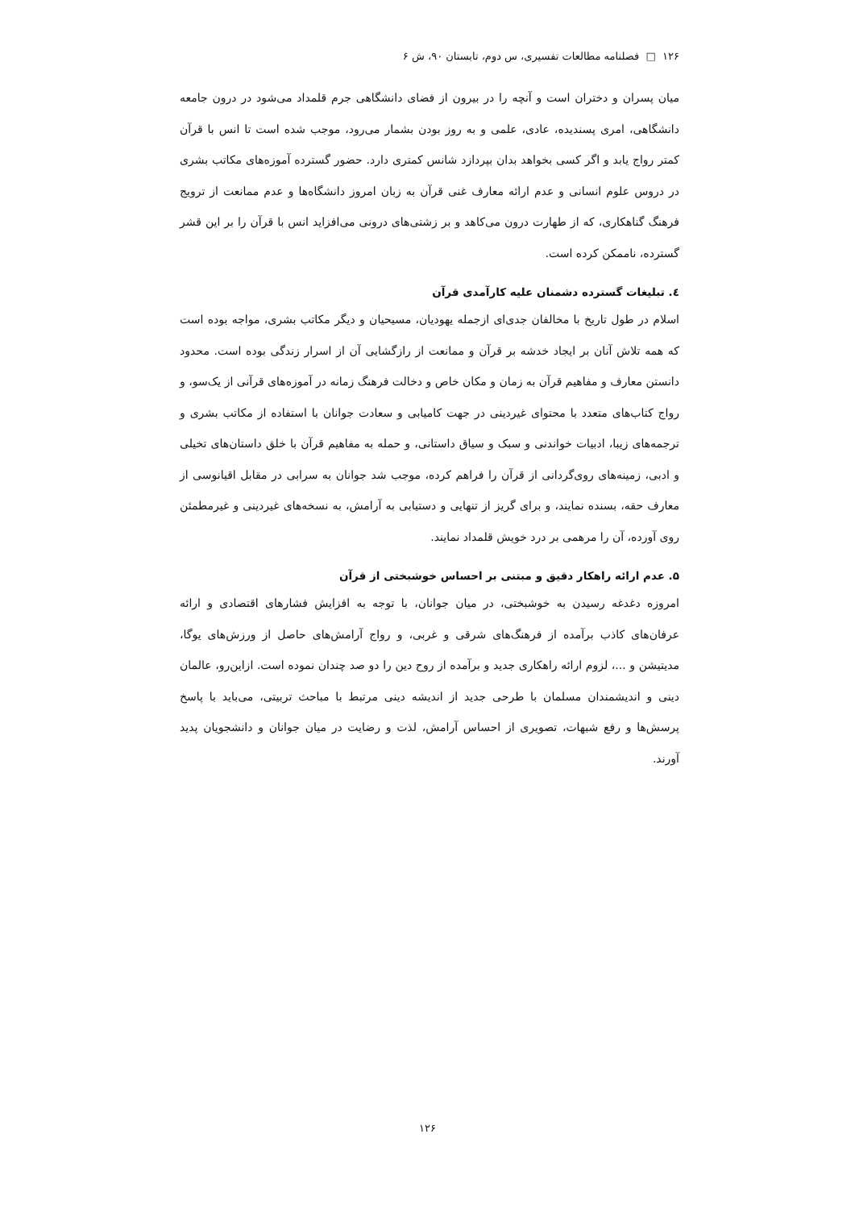۱۲۶ □ فصلنامه مطالعات تفسیری، س دوم، تابستان ۹۰، ش ۶
میان پسران و دختران است و آنچه را در بیرون از فضای دانشگاهی جرم قلمداد می‌شود در درون جامعه دانشگاهی، امری پسندیده، عادی، علمی و به روز بودن بشمار می‌رود، موجب شده است تا انس با قرآن کمتر رواج یابد و اگر کسی بخواهد بدان بپردازد شانس کمتری دارد. حضور گسترده آموزه‌های مکاتب بشری در دروس علوم انسانی و عدم ارائه معارف غنی قرآن به زبان امروز دانشگاه‌ها و عدم ممانعت از ترویج فرهنگ گناهکاری، که از طهارت درون می‌کاهد و بر زشتی‌های درونی می‌افزاید انس با قرآن را بر این قشر گسترده، ناممکن کرده است.
٤. تبلیغات گسترده دشمنان علیه کارآمدی قرآن
اسلام در طول تاریخ با مخالفان جدی‌ای ازجمله یهودیان، مسیحیان و دیگر مکاتب بشری، مواجه بوده است که همه تلاش آنان بر ایجاد خدشه بر قرآن و ممانعت از رازگشایی آن از اسرار زندگی بوده است. محدود دانستن معارف و مفاهیم قرآن به زمان و مکان خاص و دخالت فرهنگ زمانه در آموزه‌های قرآنی از یک‌سو، و رواج کتاب‌های متعدد با محتوای غیردینی در جهت کامیابی و سعادت جوانان با استفاده از مکاتب بشری و ترجمه‌های زیبا، ادبیات خواندنی و سبک و سیاق داستانی، و حمله به مفاهیم قرآن با خلق داستان‌های تخیلی و ادبی، زمینه‌های روی‌گردانی از قرآن را فراهم کرده، موجب شد جوانان به سرابی در مقابل اقیانوسی از معارف حقه، بسنده نمایند، و برای گریز از تنهایی و دستیابی به آرامش، به نسخه‌های غیردینی و غیرمطمئن روی آورده، آن را مرهمی بر درد خویش قلمداد نمایند.
۵. عدم ارائه راهکار دقیق و مبتنی بر احساس خوشبختی از قرآن
امروزه دغدغه رسیدن به خوشبختی، در میان جوانان، با توجه به افزایش فشارهای اقتصادی و ارائه عرفان‌های کاذب برآمده از فرهنگ‌های شرقی و غربی، و رواج آرامش‌های حاصل از ورزش‌های یوگا، مدیتیشن و ...، لزوم ارائه راهکاری جدید و برآمده از روح دین را دو صد چندان نموده است. ازاین‌رو، عالمان دینی و اندیشمندان مسلمان با طرحی جدید از اندیشه دینی مرتبط با مباحث تربیتی، می‌باید با پاسخ پرسش‌ها و رفع شبهات، تصویری از احساس آرامش، لذت و رضایت در میان جوانان و دانشجویان پدید آورند.
۱۲۶